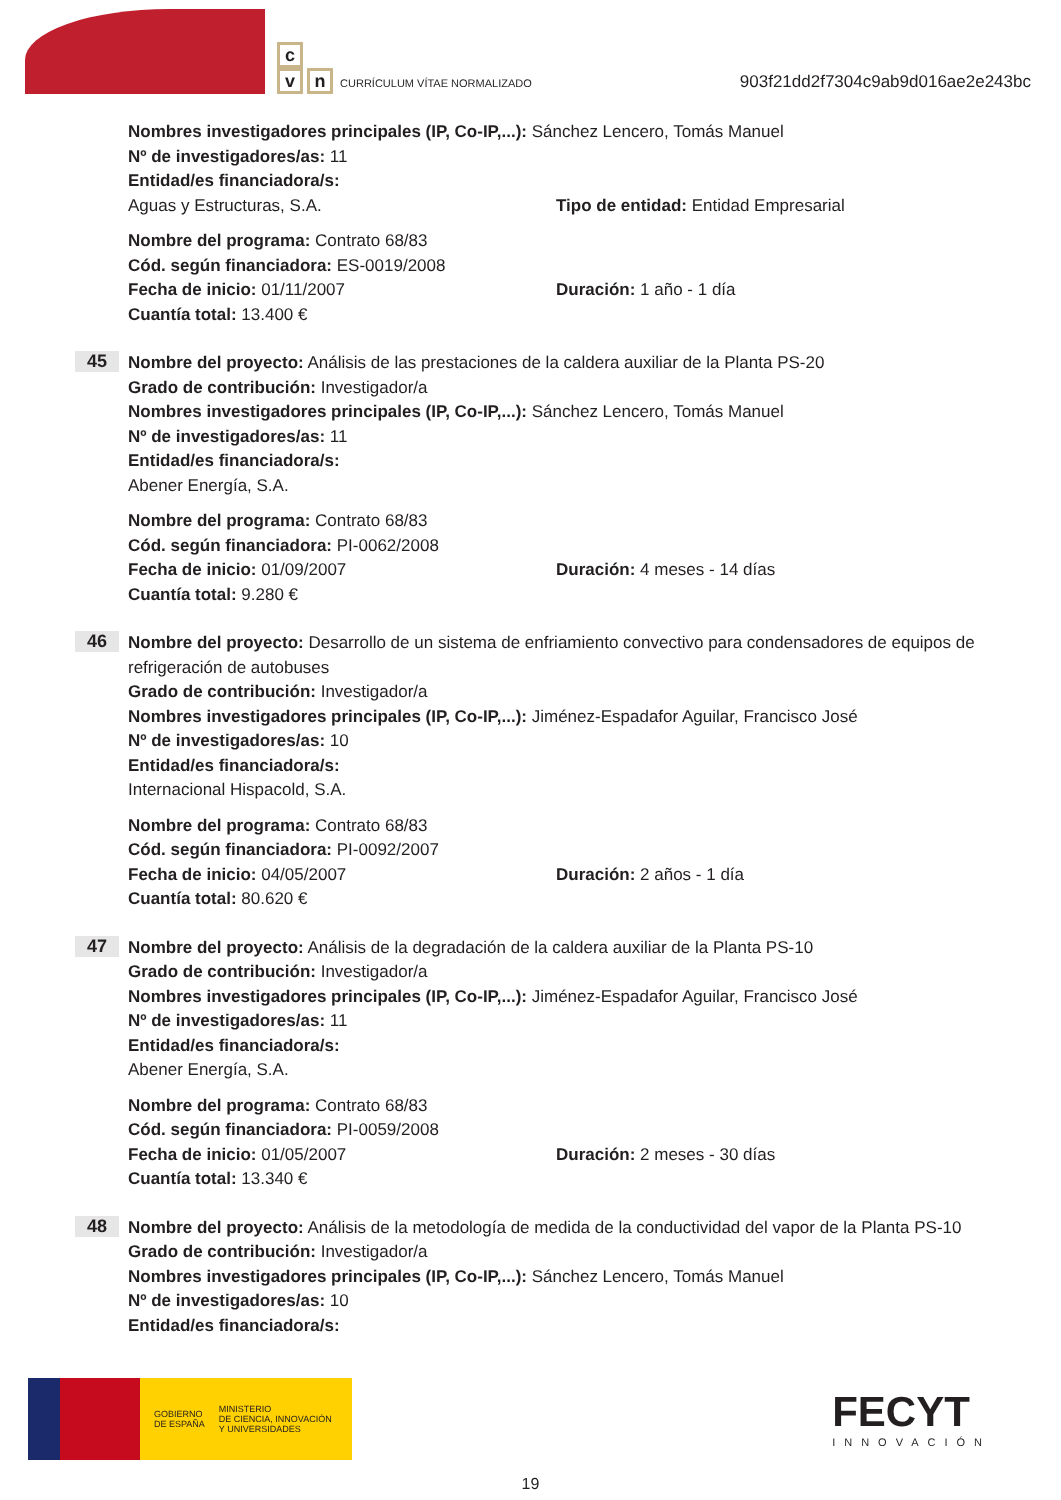c
vn CURRÍCULUM VÍTAE NORMALIZADO
903f21dd2f7304c9ab9d016ae2e243bc
Nombres investigadores principales (IP, Co-IP,...): Sánchez Lencero, Tomás Manuel
Nº de investigadores/as: 11
Entidad/es financiadora/s:
Aguas y Estructuras, S.A. Tipo de entidad: Entidad Empresarial
Nombre del programa: Contrato 68/83
Cód. según financiadora: ES-0019/2008
Fecha de inicio: 01/11/2007 Duración: 1 año - 1 día
Cuantía total: 13.400 €
45
Nombre del proyecto: Análisis de las prestaciones de la caldera auxiliar de la Planta PS-20
Grado de contribución: Investigador/a
Nombres investigadores principales (IP, Co-IP,...): Sánchez Lencero, Tomás Manuel
Nº de investigadores/as: 11
Entidad/es financiadora/s:
Abener Energía, S.A.
Nombre del programa: Contrato 68/83
Cód. según financiadora: PI-0062/2008
Fecha de inicio: 01/09/2007 Duración: 4 meses - 14 días
Cuantía total: 9.280 €
46
Nombre del proyecto: Desarrollo de un sistema de enfriamiento convectivo para condensadores de equipos de refrigeración de autobuses
Grado de contribución: Investigador/a
Nombres investigadores principales (IP, Co-IP,...): Jiménez-Espadafor Aguilar, Francisco José
Nº de investigadores/as: 10
Entidad/es financiadora/s:
Internacional Hispacold, S.A.
Nombre del programa: Contrato 68/83
Cód. según financiadora: PI-0092/2007
Fecha de inicio: 04/05/2007 Duración: 2 años - 1 día
Cuantía total: 80.620 €
47
Nombre del proyecto: Análisis de la degradación de la caldera auxiliar de la Planta PS-10
Grado de contribución: Investigador/a
Nombres investigadores principales (IP, Co-IP,...): Jiménez-Espadafor Aguilar, Francisco José
Nº de investigadores/as: 11
Entidad/es financiadora/s:
Abener Energía, S.A.
Nombre del programa: Contrato 68/83
Cód. según financiadora: PI-0059/2008
Fecha de inicio: 01/05/2007 Duración: 2 meses - 30 días
Cuantía total: 13.340 €
48
Nombre del proyecto: Análisis de la metodología de medida de la conductividad del vapor de la Planta PS-10
Grado de contribución: Investigador/a
Nombres investigadores principales (IP, Co-IP,...): Sánchez Lencero, Tomás Manuel
Nº de investigadores/as: 10
Entidad/es financiadora/s:
GOBIERNO
DE ESPAÑA
MINISTERIO
DE CIENCIA, INNOVACIÓN
Y UNIVERSIDADES
FECYT
INNOVACIÓN
19